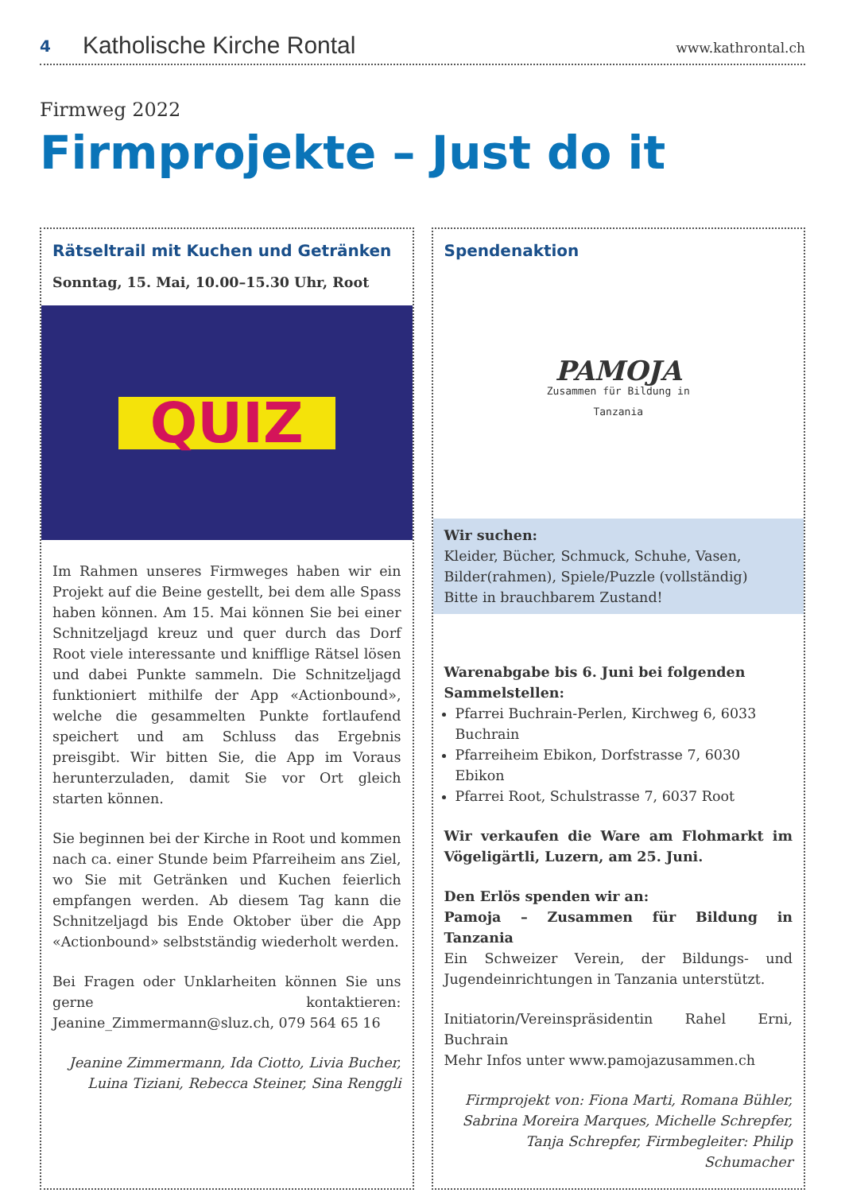4 Katholische Kirche Rontal www.kathrontal.ch
Firmweg 2022
Firmprojekte – Just do it
Rätseltrail mit Kuchen und Getränken
Sonntag, 15. Mai, 10.00–15.30 Uhr, Root
QUIZ
Im Rahmen unseres Firmweges haben wir ein Projekt auf die Beine gestellt, bei dem alle Spass haben können. Am 15. Mai können Sie bei einer Schnitzeljagd kreuz und quer durch das Dorf Root viele interessante und knifflige Rätsel lösen und dabei Punkte sammeln. Die Schnitzeljagd funktioniert mithilfe der App «Actionbound», welche die gesammelten Punkte fortlaufend speichert und am Schluss das Ergebnis preisgibt. Wir bitten Sie, die App im Voraus herunterzuladen, damit Sie vor Ort gleich starten können.
Sie beginnen bei der Kirche in Root und kommen nach ca. einer Stunde beim Pfarreiheim ans Ziel, wo Sie mit Getränken und Kuchen feierlich empfangen werden. Ab diesem Tag kann die Schnitzeljagd bis Ende Oktober über die App «Actionbound» selbstständig wiederholt werden.
Bei Fragen oder Unklarheiten können Sie uns gerne kontaktieren: Jeanine_Zimmermann@sluz.ch, 079 564 65 16
Jeanine Zimmermann, Ida Ciotto, Livia Bucher, Luina Tiziani, Rebecca Steiner, Sina Renggli
Spendenaktion
PAMOJA
Zusammen für Bildung in
Tanzania
Wir suchen:
Kleider, Bücher, Schmuck, Schuhe, Vasen, Bilder(rahmen), Spiele/Puzzle (vollständig)
Bitte in brauchbarem Zustand!
Warenabgabe bis 6. Juni bei folgenden Sammelstellen:
Pfarrei Buchrain-Perlen, Kirchweg 6, 6033 Buchrain
Pfarreiheim Ebikon, Dorfstrasse 7, 6030 Ebikon
Pfarrei Root, Schulstrasse 7, 6037 Root
Wir verkaufen die Ware am Flohmarkt im Vögeligärtli, Luzern, am 25. Juni.
Den Erlös spenden wir an:
Pamoja – Zusammen für Bildung in Tanzania
Ein Schweizer Verein, der Bildungs- und Jugendeinrichtungen in Tanzania unterstützt.
Initiatorin/Vereinspräsidentin Rahel Erni, Buchrain
Mehr Infos unter www.pamojazusammen.ch
Firmprojekt von: Fiona Marti, Romana Bühler, Sabrina Moreira Marques, Michelle Schrepfer, Tanja Schrepfer, Firmbegleiter: Philip Schumacher